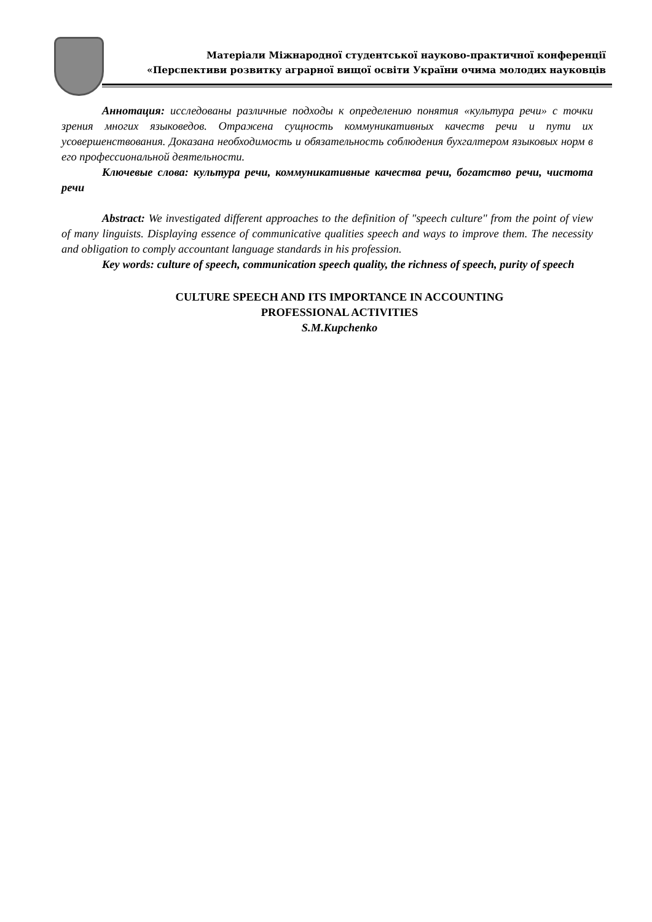Матеріали Міжнародної студентської науково-практичної конференції
«Перспективи розвитку аграрної вищої освіти України очима молодих науковців
Аннотация: исследованы различные подходы к определению понятия «культура речи» с точки зрения многих языковедов. Отражена сущность коммуникативных качеств речи и пути их усовершенствования. Доказана необходимость и обязательность соблюдения бухгалтером языковых норм в его профессиональной деятельности.
Ключевые слова: культура речи, коммуникативные качества речи, богатство речи, чистота речи
Abstract: We investigated different approaches to the definition of "speech culture" from the point of view of many linguists. Displaying essence of communicative qualities speech and ways to improve them. The necessity and obligation to comply accountant language standards in his profession.
Key words: culture of speech, communication speech quality, the richness of speech, purity of speech
CULTURE SPEECH AND ITS IMPORTANCE IN ACCOUNTING
PROFESSIONAL ACTIVITIES
S.M.Kupchenko